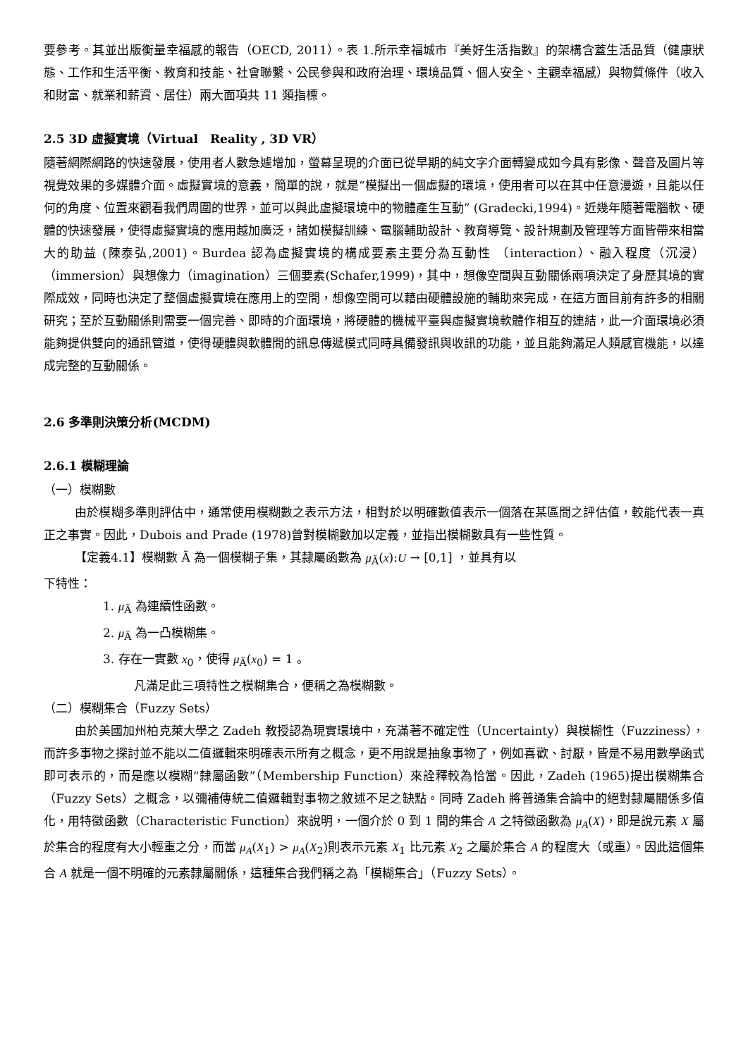要參考。其並出版衡量幸福感的報告（OECD, 2011）。表 1.所示幸福城市『美好生活指數』的架構含蓋生活品質（健康狀態、工作和生活平衡、教育和技能、社會聯繫、公民參與和政府治理、環境品質、個人安全、主觀幸福感）與物質條件（收入和財富、就業和薪資、居住）兩大面項共 11 類指標。
2.5 3D 虛擬實境（Virtual　Reality , 3D VR）
隨著網際網路的快速發展，使用者人數急遽增加，螢幕呈現的介面已從早期的純文字介面轉變成如今具有影像、聲音及圖片等視覺效果的多媒體介面。虛擬實境的意義，簡單的說，就是“模擬出一個虛擬的環境，使用者可以在其中任意漫遊，且能以任何的角度、位置來觀看我們周圍的世界，並可以與此虛擬環境中的物體產生互動” (Gradecki,1994)。近幾年隨著電腦軟、硬體的快速發展，使得虛擬實境的應用越加廣泛，諸如模擬訓練、電腦輔助設計、教育導覽、設計規劃及管理等方面皆帶來相當大的助益 (陳泰弘,2001)。Burdea 認為虛擬實境的構成要素主要分為互動性 （interaction）、融入程度（沉浸）（immersion）與想像力（imagination）三個要素(Schafer,1999)，其中，想像空間與互動關係兩項決定了身歷其境的實際成效，同時也決定了整個虛擬實境在應用上的空間，想像空間可以藉由硬體設施的輔助來完成，在這方面目前有許多的相關研究；至於互動關係則需要一個完善、即時的介面環境，將硬體的機械平臺與虛擬實境軟體作相互的連結，此一介面環境必須能夠提供雙向的通訊管道，使得硬體與軟體間的訊息傳遞模式同時具備發訊與收訊的功能，並且能夠滿足人類感官機能，以達成完整的互動關係。
2.6 多準則決策分析(MCDM)
2.6.1 模糊理論
（一）模糊數
由於模糊多準則評估中，通常使用模糊數之表示方法，相對於以明確數值表示一個落在某區間之評估值，較能代表一真正之事實。因此，Dubois and Prade (1978)曾對模糊數加以定義，並指出模糊數具有一些性質。
【定義4.1】模糊數 Ã 為一個模糊子集，其隸屬函數為 μ<sub>Ã</sub>(x):U → [0,1] ，並具有以
下特性：
1. μ<sub>Ã</sub> 為連續性函數。
2. μ<sub>Ã</sub> 為一凸模糊集。
3. 存在一實數 x<sub>0</sub>，使得 μ<sub>Ã</sub>(x<sub>0</sub>) = 1 。
凡滿足此三項特性之模糊集合，便稱之為模糊數。
（二）模糊集合（Fuzzy Sets）
由於美國加州柏克萊大學之 Zadeh 教授認為現實環境中，充滿著不確定性（Uncertainty）與模糊性（Fuzziness），而許多事物之探討並不能以二值邏輯來明確表示所有之概念，更不用說是抽象事物了，例如喜歡、討厭，皆是不易用數學函式即可表示的，而是應以模糊“隸屬函數”（Membership Function）來詮釋較為恰當。因此，Zadeh (1965)提出模糊集合（Fuzzy Sets）之概念，以彌補傳統二值邏輯對事物之敘述不足之缺點。同時 Zadeh 將普通集合論中的絕對隸屬關係多值化，用特徵函數（Characteristic Function）來說明，一個介於 0 到 1 間的集合 A 之特徵函數為 μ<sub>A</sub>(X)，即是說元素 X 屬於集合的程度有大小輕重之分，而當 μ<sub>A</sub>(X<sub>1</sub>) > μ<sub>A</sub>(X<sub>2</sub>)則表示元素 X<sub>1</sub> 比元素 X<sub>2</sub> 之屬於集合 A 的程度大（或重）。因此這個集合 A 就是一個不明確的元素隸屬關係，這種集合我們稱之為「模糊集合」（Fuzzy Sets）。